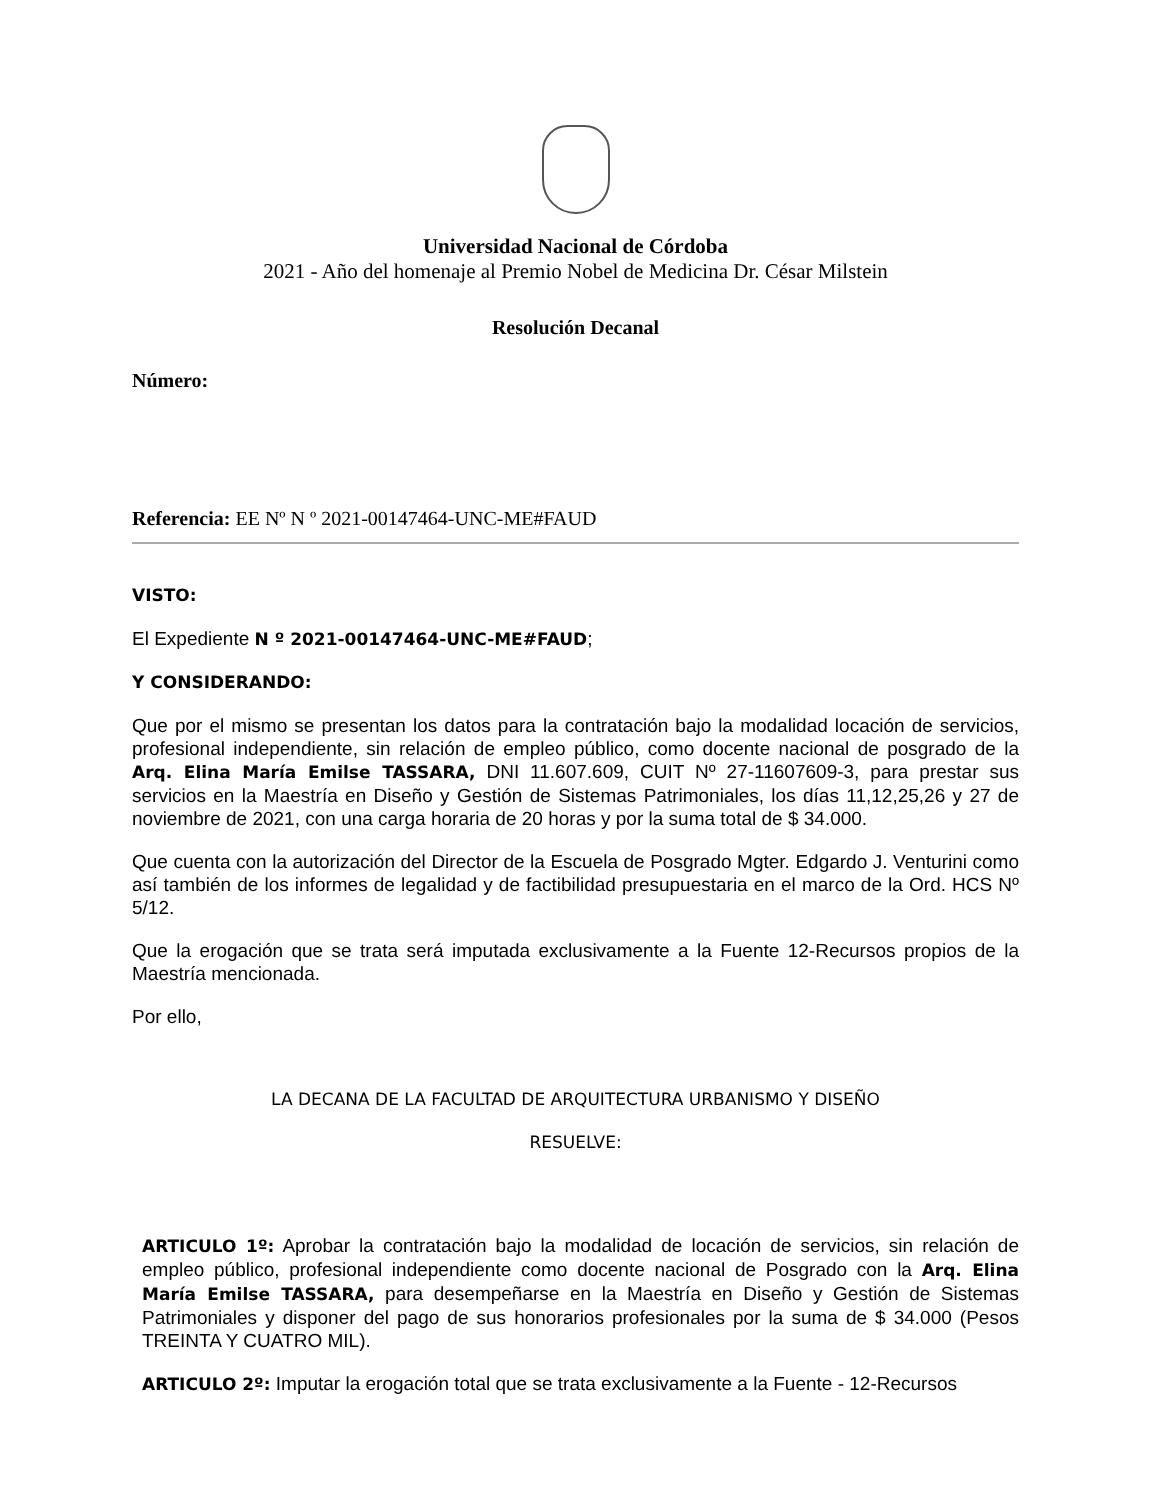Universidad Nacional de Córdoba
2021 - Año del homenaje al Premio Nobel de Medicina Dr. César Milstein
Resolución Decanal
Número:
Referencia: EE Nº N º 2021-00147464-UNC-ME#FAUD
VISTO:
El Expediente N º 2021-00147464-UNC-ME#FAUD;
Y CONSIDERANDO:
Que por el mismo se presentan los datos para la contratación bajo la modalidad locación de servicios, profesional independiente, sin relación de empleo público, como docente nacional de posgrado de la Arq. Elina María Emilse TASSARA, DNI 11.607.609, CUIT Nº 27-11607609-3, para prestar sus servicios en la Maestría en Diseño y Gestión de Sistemas Patrimoniales, los días 11,12,25,26 y 27 de noviembre de 2021, con una carga horaria de 20 horas y por la suma total de $ 34.000.
Que cuenta con la autorización del Director de la Escuela de Posgrado Mgter. Edgardo J. Venturini como así también de los informes de legalidad y de factibilidad presupuestaria en el marco de la Ord. HCS Nº 5/12.
Que la erogación que se trata será imputada exclusivamente a la Fuente 12-Recursos propios de la Maestría mencionada.
Por ello,
LA DECANA DE LA FACULTAD DE ARQUITECTURA URBANISMO Y DISEÑO
RESUELVE:
ARTICULO 1º: Aprobar la contratación bajo la modalidad de locación de servicios, sin relación de empleo público, profesional independiente como docente nacional de Posgrado con la Arq. Elina María Emilse TASSARA, para desempeñarse en la Maestría en Diseño y Gestión de Sistemas Patrimoniales y disponer del pago de sus honorarios profesionales por la suma de $ 34.000 (Pesos TREINTA Y CUATRO MIL).
ARTICULO 2º: Imputar la erogación total que se trata exclusivamente a la Fuente - 12-Recursos